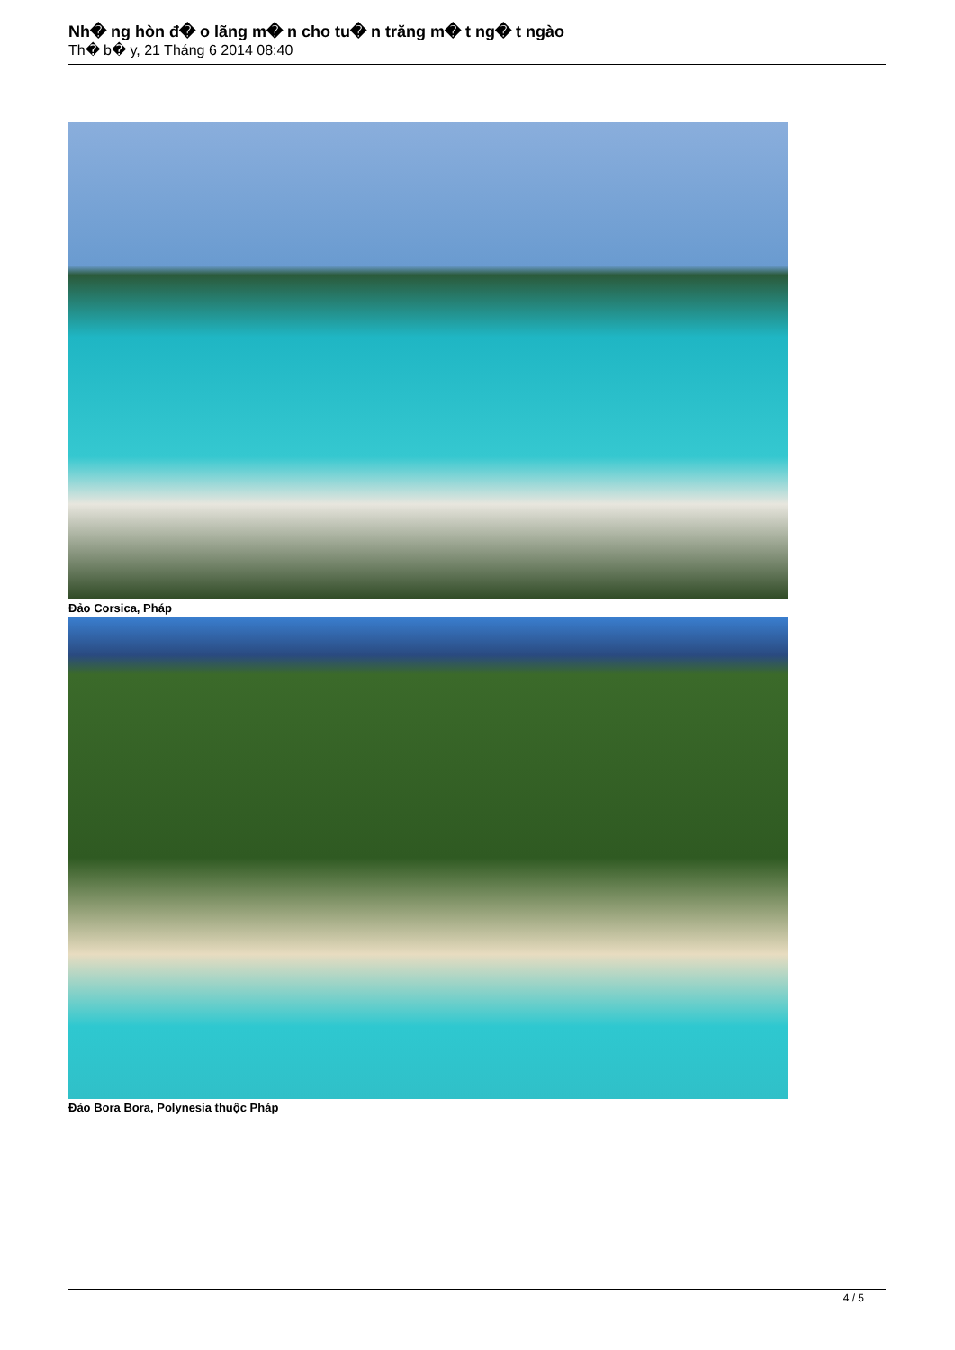Nh� ng hòn đ� o lãng m� n cho tu� n trăng m� t ng� t ngào
Th� b� y, 21 Tháng 6 2014 08:40
Đảo Corsica, Pháp
Đảo Bora Bora, Polynesia thuộc Pháp
4 / 5